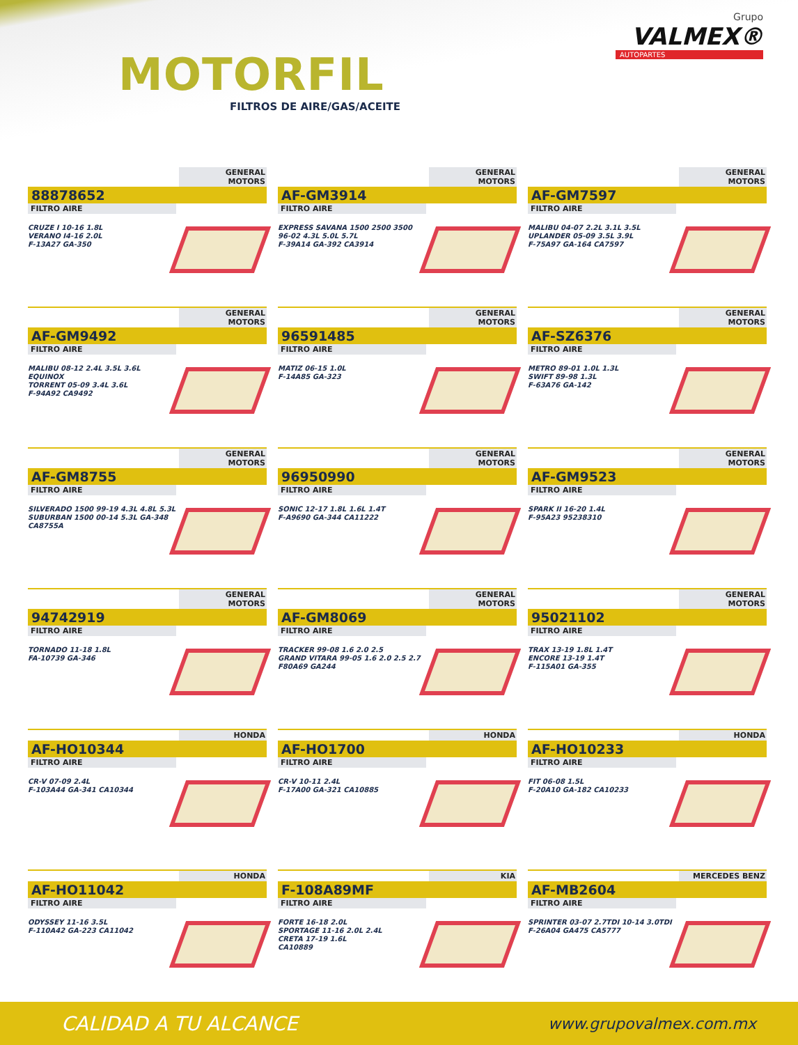MOTORFIL
FILTROS DE AIRE/GAS/ACEITE
Grupo
VALMEX®
AUTOPARTES
GENERAL MOTORS
88878652
FILTRO AIRE
CRUZE I 10-16 1.8L
VERANO I4-16 2.0L
F-13A27 GA-350
GENERAL MOTORS
AF-GM3914
FILTRO AIRE
EXPRESS SAVANA 1500 2500 3500
96-02 4.3L 5.0L 5.7L
F-39A14 GA-392 CA3914
GENERAL MOTORS
AF-GM7597
FILTRO AIRE
MALIBU 04-07 2.2L 3.1L 3.5L
UPLANDER 05-09 3.5L 3.9L
F-75A97 GA-164 CA7597
GENERAL MOTORS
AF-GM9492
FILTRO AIRE
MALIBU 08-12 2.4L 3.5L 3.6L
EQUINOX
TORRENT 05-09 3.4L 3.6L
F-94A92 CA9492
GENERAL MOTORS
96591485
FILTRO AIRE
MATIZ 06-15 1.0L
F-14A85 GA-323
GENERAL MOTORS
AF-SZ6376
FILTRO AIRE
METRO 89-01 1.0L 1.3L
SWIFT 89-98 1.3L
F-63A76 GA-142
GENERAL MOTORS
AF-GM8755
FILTRO AIRE
SILVERADO 1500 99-19 4.3L 4.8L 5.3L
SUBURBAN 1500 00-14 5.3L GA-348
CA8755A
GENERAL MOTORS
96950990
FILTRO AIRE
SONIC 12-17 1.8L 1.6L 1.4T
F-A9690 GA-344 CA11222
GENERAL MOTORS
AF-GM9523
FILTRO AIRE
SPARK II 16-20 1.4L
F-95A23 95238310
GENERAL MOTORS
94742919
FILTRO AIRE
TORNADO 11-18 1.8L
FA-10739 GA-346
GENERAL MOTORS
AF-GM8069
FILTRO AIRE
TRACKER 99-08 1.6 2.0 2.5
GRAND VITARA 99-05 1.6 2.0 2.5 2.7
F80A69 GA244
GENERAL MOTORS
95021102
FILTRO AIRE
TRAX 13-19 1.8L 1.4T
ENCORE 13-19 1.4T
F-115A01 GA-355
HONDA
AF-HO10344
FILTRO AIRE
CR-V 07-09 2.4L
F-103A44 GA-341 CA10344
HONDA
AF-HO1700
FILTRO AIRE
CR-V 10-11 2.4L
F-17A00 GA-321 CA10885
HONDA
AF-HO10233
FILTRO AIRE
FIT 06-08 1.5L
F-20A10 GA-182 CA10233
HONDA
AF-HO11042
FILTRO AIRE
ODYSSEY 11-16 3.5L
F-110A42 GA-223 CA11042
KIA
F-108A89MF
FILTRO AIRE
FORTE 16-18 2.0L
SPORTAGE 11-16 2.0L 2.4L
CRETA 17-19 1.6L
CA10889
MERCEDES BENZ
AF-MB2604
FILTRO AIRE
SPRINTER 03-07 2.7TDI 10-14 3.0TDI
F-26A04 GA475 CA5777
CALIDAD A TU ALCANCE www.grupovalmex.com.mx